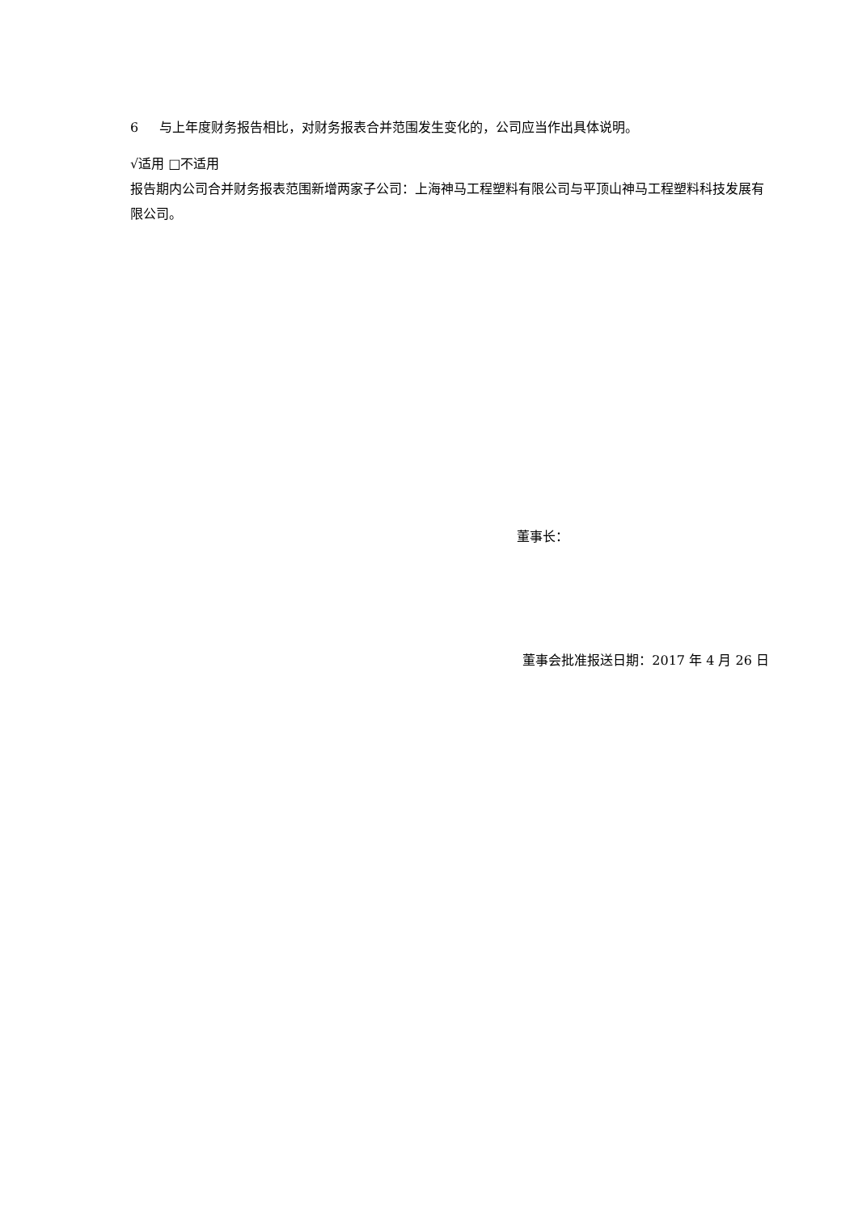6 与上年度财务报告相比，对财务报表合并范围发生变化的，公司应当作出具体说明。
√适用 □不适用
报告期内公司合并财务报表范围新增两家子公司：上海神马工程塑料有限公司与平顶山神马工程塑料科技发展有限公司。
董事长：
董事会批准报送日期：2017 年 4 月 26 日